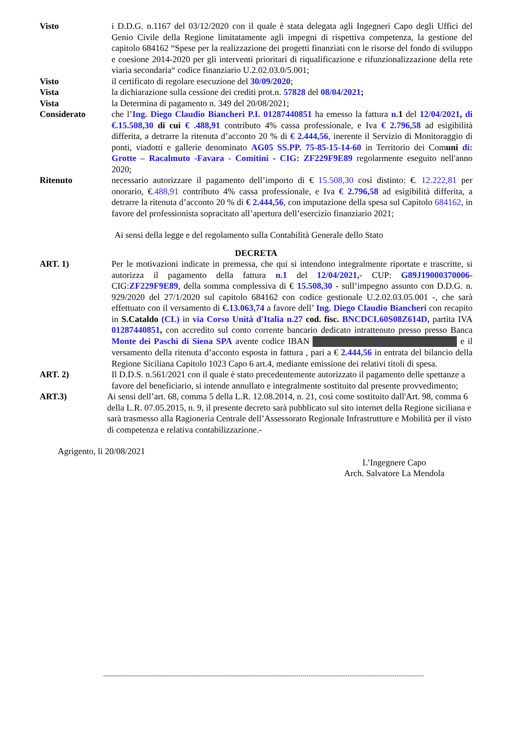Visto i D.D.G. n.1167 del 03/12/2020 con il quale è stata delegata agli Ingegneri Capo degli Uffici del Genio Civile della Regione limitatamente agli impegni di rispettiva competenza, la gestione del capitolo 684162 “Spese per la realizzazione dei progetti finanziati con le risorse del fondo di sviluppo e coesione 2014-2020 per gli interventi prioritari di riqualificazione e rifunzionalizzazione della rete viaria secondaria“ codice finanziario U.2.02.03.0/5.001;
Visto il certificato di regolare esecuzione del 30/09/2020;
Vista la dichiarazione sulla cessione dei crediti prot.n. 57828 del 08/04/2021;
Vista la Determina di pagamento n. 349 del 20/08/2021;
Considerato che l’Ing. Diego Claudio Biancheri P.I. 01287440851 ha emesso la fattura n. 1 del 12/04/2021, di €.15.508,30 di cui € .488,91 contributo 4% cassa professionale, e Iva € 2.796,58 ad esigibilità differita, a detrarre la ritenuta d’acconto 20 % di € 2.444,56, inerente il Servizio di Monitoraggio di ponti, viadotti e gallerie denominato AG05 SS.PP. 75-85-15-14-60 in Territorio dei Comuni di: Grotte – Racalmuto -Favara - Comitini - CIG: ZF229F9E89 regolarmente eseguito nell'anno 2020;
Ritenuto necessario autorizzare il pagamento dell’importo di € 15.508,30 così distinto: €. 12.222,81 per onorario, €.488,91 contributo 4% cassa professionale, e Iva € 2.796,58 ad esigibilità differita, a detrarre la ritenuta d’acconto 20 % di € 2.444,56, con imputazione della spesa sul Capitolo 684162, in favore del professionista sopracitato all’apertura dell’esercizio finanziario 2021;
Ai sensi della legge e del regolamento sulla Contabilità Generale dello Stato
DECRETA
ART. 1) Per le motivazioni indicate in premessa, che qui si intendono integralmente riportate e trascritte, si autorizza il pagamento della fattura n.1 del 12/04/2021,- CUP: G89J19000370006- CIG:ZF229F9E89, della somma complessiva di € 15.508,30 - sull’impegno assunto con D.D.G. n. 929/2020 del 27/1/2020 sul capitolo 684162 con codice gestionale U.2.02.03.05.001 -, che sarà effettuato con il versamento di €.13.063,74 a favore dell’ Ing. Diego Claudio Biancheri con recapito in S.Cataldo (CL) in via Corso Unità d'Italia n.27 cod. fisc. BNCDCL60S08Z614D, partita IVA 01287440851, con accredito sul conto corrente bancario dedicato intrattenuto presso presso Banca Monte dei Paschi di Siena SPA avente codice IBAN e il versamento della ritenuta d’acconto esposta in fattura , pari a € 2.444,56 in entrata del bilancio della Regione Siciliana Capitolo 1023 Capo 6 art.4, mediante emissione dei relativi titoli di spesa.
ART. 2) Il D.D.S. n.561/2021 con il quale è stato precedentemente autorizzato il pagamento delle spettanze a favore del beneficiario, si intende annullato e integralmente sostituito dal presente provvedimento;
ART.3) Ai sensi dell’art. 68, comma 5 della L.R. 12.08.2014, n. 21, così come sostituito dall'Art. 98, comma 6 della L.R. 07.05.2015, n. 9, il presente decreto sarà pubblicato sul sito internet della Regione siciliana e sarà trasmesso alla Ragioneria Centrale dell’Assessorato Regionale Infrastrutture e Mobilità per il visto di competenza e relativa contabilizzazione.-
Agrigento, li 20/08/2021
L’Ingegnere Capo
Arch. Salvatore La Mendola
--------------------------------------------------------------------------------------------------------------------------------------------------------------------